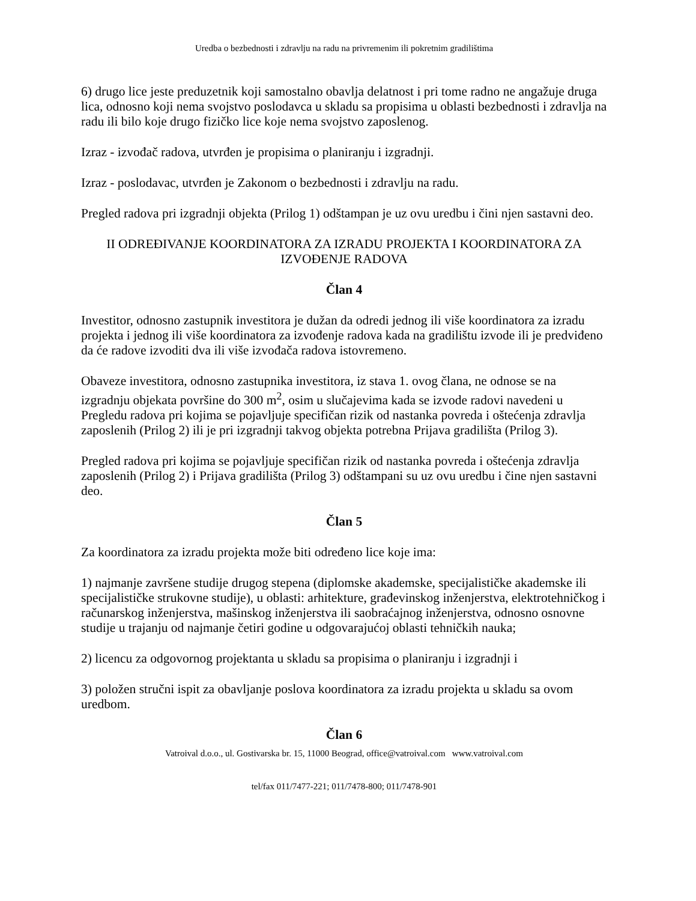Uredba o bezbednosti i zdravlju na radu na privremenim ili pokretnim gradilištima
6) drugo lice jeste preduzetnik koji samostalno obavlja delatnost i pri tome radno ne angažuje druga lica, odnosno koji nema svojstvo poslodavca u skladu sa propisima u oblasti bezbednosti i zdravlja na radu ili bilo koje drugo fizičko lice koje nema svojstvo zaposlenog.
Izraz - izvođač radova, utvrđen je propisima o planiranju i izgradnji.
Izraz - poslodavac, utvrđen je Zakonom o bezbednosti i zdravlju na radu.
Pregled radova pri izgradnji objekta (Prilog 1) odštampan je uz ovu uredbu i čini njen sastavni deo.
II ODREĐIVANJE KOORDINATORA ZA IZRADU PROJEKTA I KOORDINATORA ZA IZVOĐENJE RADOVA
Član 4
Investitor, odnosno zastupnik investitora je dužan da odredi jednog ili više koordinatora za izradu projekta i jednog ili više koordinatora za izvođenje radova kada na gradilištu izvode ili je predviđeno da će radove izvoditi dva ili više izvođača radova istovremeno.
Obaveze investitora, odnosno zastupnika investitora, iz stava 1. ovog člana, ne odnose se na izgradnju objekata površine do 300 m<sup>2</sup>, osim u slučajevima kada se izvode radovi navedeni u Pregledu radova pri kojima se pojavljuje specifičan rizik od nastanka povreda i oštećenja zdravlja zaposlenih (Prilog 2) ili je pri izgradnji takvog objekta potrebna Prijava gradilišta (Prilog 3).
Pregled radova pri kojima se pojavljuje specifičan rizik od nastanka povreda i oštećenja zdravlja zaposlenih (Prilog 2) i Prijava gradilišta (Prilog 3) odštampani su uz ovu uredbu i čine njen sastavni deo.
Član 5
Za koordinatora za izradu projekta može biti određeno lice koje ima:
1) najmanje završene studije drugog stepena (diplomske akademske, specijalističke akademske ili specijalističke strukovne studije), u oblasti: arhitekture, građevinskog inženjerstva, elektrotehničkog i računarskog inženjerstva, mašinskog inženjerstva ili saobraćajnog inženjerstva, odnosno osnovne studije u trajanju od najmanje četiri godine u odgovarajućoj oblasti tehničkih nauka;
2) licencu za odgovornog projektanta u skladu sa propisima o planiranju i izgradnji i
3) položen stručni ispit za obavljanje poslova koordinatora za izradu projekta u skladu sa ovom uredbom.
Član 6
Vatroival d.o.o., ul. Gostivarska br. 15, 11000 Beograd, office@vatroival.com www.vatroival.com
tel/fax 011/7477-221; 011/7478-800; 011/7478-901